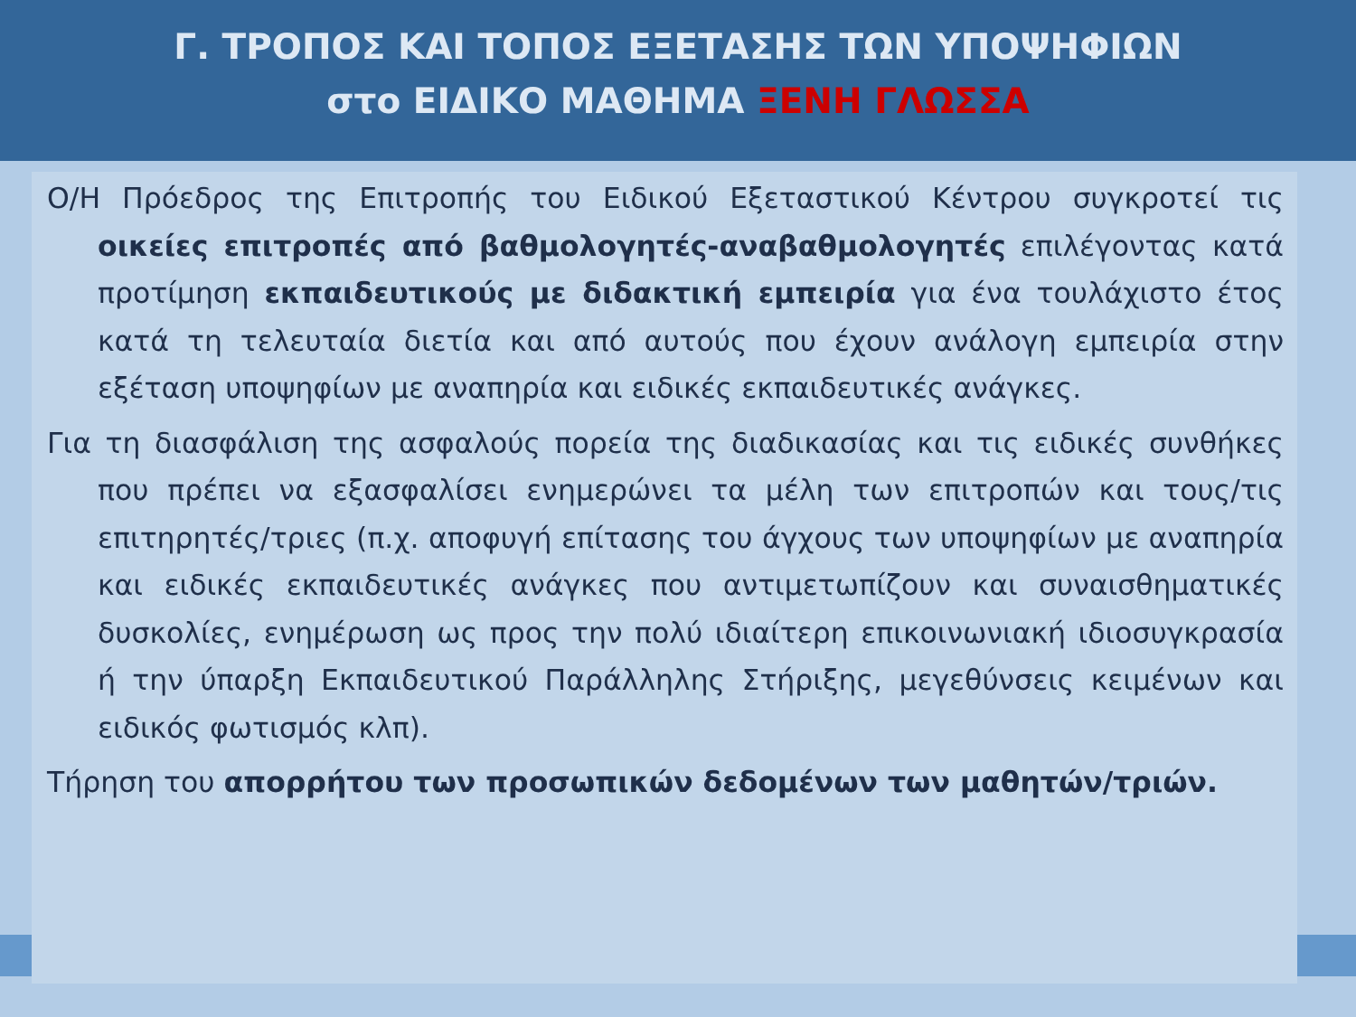Γ. ΤΡΟΠΟΣ ΚΑΙ ΤΟΠΟΣ ΕΞΕΤΑΣΗΣ ΤΩΝ ΥΠΟΨΗΦΙΩΝ
στο ΕΙΔΙΚΟ ΜΑΘΗΜΑ ΞΕΝΗ ΓΛΩΣΣΑ
Ο/Η Πρόεδρος της Επιτροπής του Ειδικού Εξεταστικού Κέντρου συγκροτεί τις οικείες επιτροπές από βαθμολογητές-αναβαθμολογητές επιλέγοντας κατά προτίμηση εκπαιδευτικούς με διδακτική εμπειρία για ένα τουλάχιστο έτος κατά τη τελευταία διετία και από αυτούς που έχουν ανάλογη εμπειρία στην εξέταση υποψηφίων με αναπηρία και ειδικές εκπαιδευτικές ανάγκες.
Για τη διασφάλιση της ασφαλούς πορεία της διαδικασίας και τις ειδικές συνθήκες που πρέπει να εξασφαλίσει ενημερώνει τα μέλη των επιτροπών και τους/τις επιτηρητές/τριες (π.χ. αποφυγή επίτασης του άγχους των υποψηφίων με αναπηρία και ειδικές εκπαιδευτικές ανάγκες που αντιμετωπίζουν και συναισθηματικές δυσκολίες, ενημέρωση ως προς την πολύ ιδιαίτερη επικοινωνιακή ιδιοσυγκρασία ή την ύπαρξη Εκπαιδευτικού Παράλληλης Στήριξης, μεγεθύνσεις κειμένων και ειδικός φωτισμός κλπ).
Τήρηση του απορρήτου των προσωπικών δεδομένων των μαθητών/τριών.